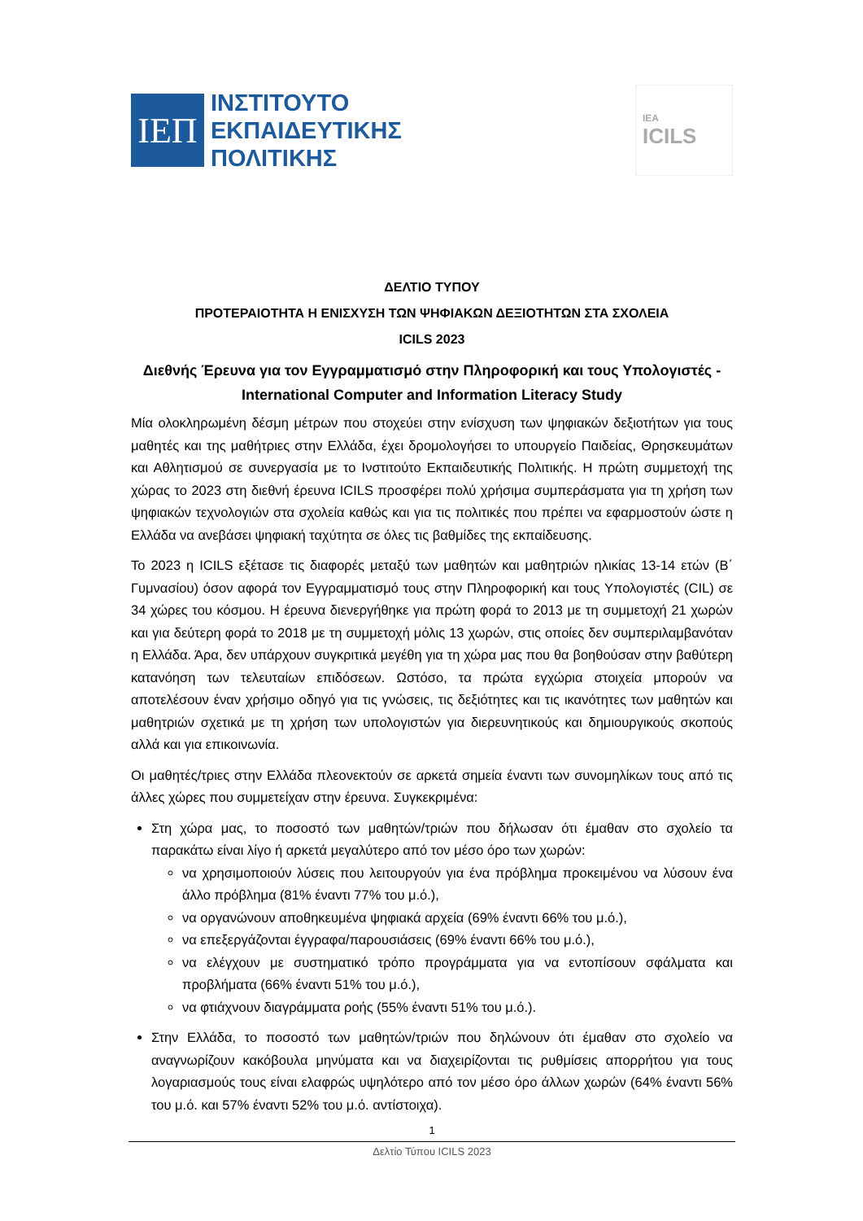ΙΕΠ
ΙΝΣΤΙΤΟΥΤΟ
ΕΚΠΑΙΔΕΥΤΙΚΗΣ
ΠΟΛΙΤΙΚΗΣ
IEA
ICILS
ΔΕΛΤΙΟ ΤΥΠΟΥ
ΠΡΟΤΕΡΑΙΟΤΗΤΑ Η ΕΝΙΣΧΥΣΗ ΤΩΝ ΨΗΦΙΑΚΩΝ ΔΕΞΙΟΤΗΤΩΝ ΣΤΑ ΣΧΟΛΕΙΑ
ICILS 2023
Διεθνής Έρευνα για τον Εγγραμματισμό στην Πληροφορική και τους Υπολογιστές - International Computer and Information Literacy Study
Μία ολοκληρωμένη δέσμη μέτρων που στοχεύει στην ενίσχυση των ψηφιακών δεξιοτήτων για τους μαθητές και της μαθήτριες στην Ελλάδα, έχει δρομολογήσει το υπουργείο Παιδείας, Θρησκευμάτων και Αθλητισμού σε συνεργασία με το Ινστιτούτο Εκπαιδευτικής Πολιτικής. Η πρώτη συμμετοχή της χώρας το 2023 στη διεθνή έρευνα ICILS προσφέρει πολύ χρήσιμα συμπεράσματα για τη χρήση των ψηφιακών τεχνολογιών στα σχολεία καθώς και για τις πολιτικές που πρέπει να εφαρμοστούν ώστε η Ελλάδα να ανεβάσει ψηφιακή ταχύτητα σε όλες τις βαθμίδες της εκπαίδευσης.
Το 2023 η ICILS εξέτασε τις διαφορές μεταξύ των μαθητών και μαθητριών ηλικίας 13-14 ετών (Β΄ Γυμνασίου) όσον αφορά τον Εγγραμματισμό τους στην Πληροφορική και τους Υπολογιστές (CIL) σε 34 χώρες του κόσμου. Η έρευνα διενεργήθηκε για πρώτη φορά το 2013 με τη συμμετοχή 21 χωρών και για δεύτερη φορά το 2018 με τη συμμετοχή μόλις 13 χωρών, στις οποίες δεν συμπεριλαμβανόταν η Ελλάδα. Άρα, δεν υπάρχουν συγκριτικά μεγέθη για τη χώρα μας που θα βοηθούσαν στην βαθύτερη κατανόηση των τελευταίων επιδόσεων. Ωστόσο, τα πρώτα εγχώρια στοιχεία μπορούν να αποτελέσουν έναν χρήσιμο οδηγό για τις γνώσεις, τις δεξιότητες και τις ικανότητες των μαθητών και μαθητριών σχετικά με τη χρήση των υπολογιστών για διερευνητικούς και δημιουργικούς σκοπούς αλλά και για επικοινωνία.
Οι μαθητές/τριες στην Ελλάδα πλεονεκτούν σε αρκετά σημεία έναντι των συνομηλίκων τους από τις άλλες χώρες που συμμετείχαν στην έρευνα. Συγκεκριμένα:
Στη χώρα μας, το ποσοστό των μαθητών/τριών που δήλωσαν ότι έμαθαν στο σχολείο τα παρακάτω είναι λίγο ή αρκετά μεγαλύτερο από τον μέσο όρο των χωρών:
να χρησιμοποιούν λύσεις που λειτουργούν για ένα πρόβλημα προκειμένου να λύσουν ένα άλλο πρόβλημα (81% έναντι 77% του μ.ό.),
να οργανώνουν αποθηκευμένα ψηφιακά αρχεία (69% έναντι 66% του μ.ό.),
να επεξεργάζονται έγγραφα/παρουσιάσεις (69% έναντι 66% του μ.ό.),
να ελέγχουν με συστηματικό τρόπο προγράμματα για να εντοπίσουν σφάλματα και προβλήματα (66% έναντι 51% του μ.ό.),
να φτιάχνουν διαγράμματα ροής (55% έναντι 51% του μ.ό.).
Στην Ελλάδα, το ποσοστό των μαθητών/τριών που δηλώνουν ότι έμαθαν στο σχολείο να αναγνωρίζουν κακόβουλα μηνύματα και να διαχειρίζονται τις ρυθμίσεις απορρήτου για τους λογαριασμούς τους είναι ελαφρώς υψηλότερο από τον μέσο όρο άλλων χωρών (64% έναντι 56% του μ.ό. και 57% έναντι 52% του μ.ό. αντίστοιχα).
1
Δελτίο Τύπου ICILS 2023